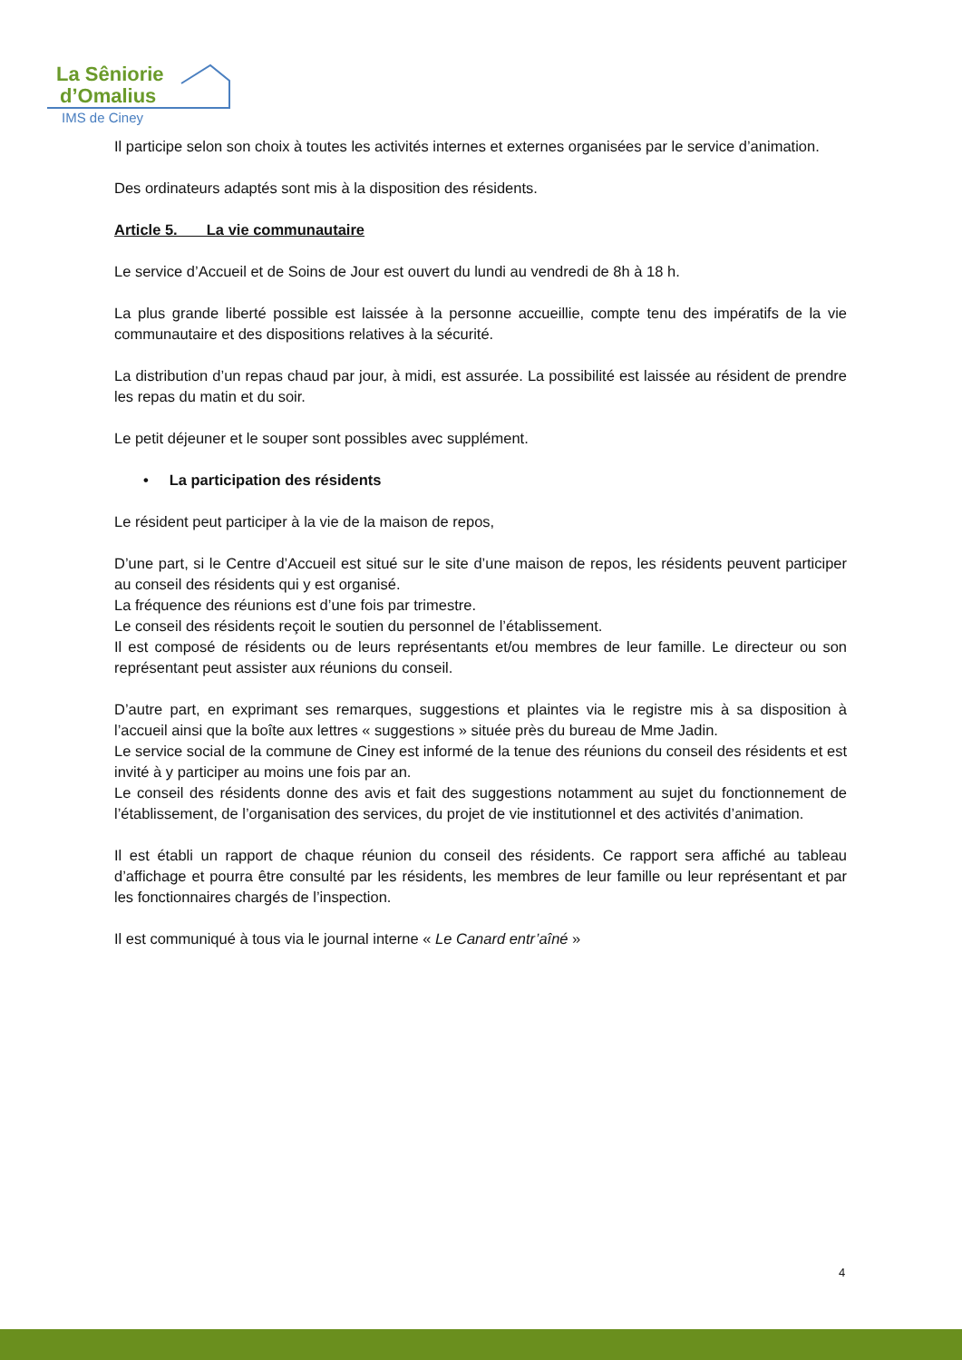La Sêniorie
d’Omalius
IMS de Ciney
Il participe selon son choix à toutes les activités internes et externes organisées par le service d’animation.
Des ordinateurs adaptés sont mis à la disposition des résidents.
Article 5. La vie communautaire
Le service d’Accueil et de Soins de Jour est ouvert du lundi au vendredi de 8h à 18 h.
La plus grande liberté possible est laissée à la personne accueillie, compte tenu des impératifs de la vie communautaire et des dispositions relatives à la sécurité.
La distribution d’un repas chaud par jour, à midi, est assurée. La possibilité est laissée au résident de prendre les repas du matin et du soir.
Le petit déjeuner et le souper sont possibles avec supplément.
• La participation des résidents
Le résident peut participer à la vie de la maison de repos,
D’une part, si le Centre d’Accueil est situé sur le site d’une maison de repos, les résidents peuvent participer au conseil des résidents qui y est organisé.
La fréquence des réunions est d’une fois par trimestre.
Le conseil des résidents reçoit le soutien du personnel de l’établissement.
Il est composé de résidents ou de leurs représentants et/ou membres de leur famille. Le directeur ou son représentant peut assister aux réunions du conseil.
D’autre part, en exprimant ses remarques, suggestions et plaintes via le registre mis à sa disposition à l’accueil ainsi que la boîte aux lettres « suggestions » située près du bureau de Mme Jadin.
Le service social de la commune de Ciney est informé de la tenue des réunions du conseil des résidents et est invité à y participer au moins une fois par an.
Le conseil des résidents donne des avis et fait des suggestions notamment au sujet du fonctionnement de l’établissement, de l’organisation des services, du projet de vie institutionnel et des activités d’animation.
Il est établi un rapport de chaque réunion du conseil des résidents. Ce rapport sera affiché au tableau d’affichage et pourra être consulté par les résidents, les membres de leur famille ou leur représentant et par les fonctionnaires chargés de l’inspection.
Il est communiqué à tous via le journal interne « Le Canard entr’aîné »
4